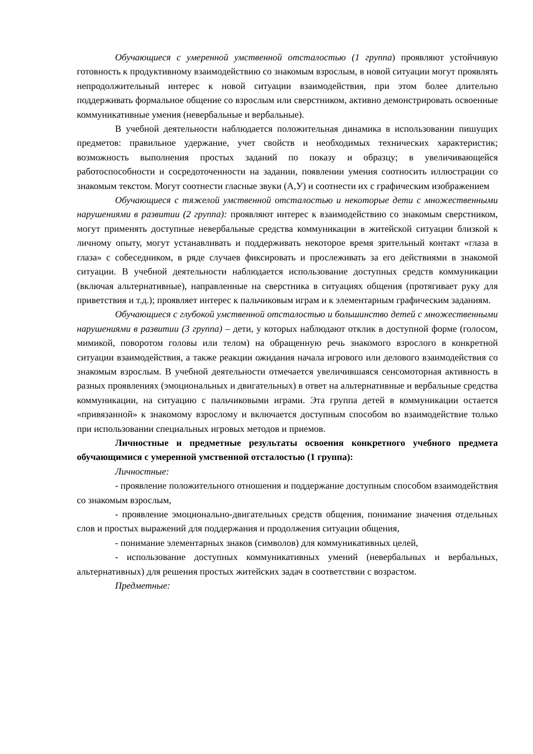Обучающиеся с умеренной умственной отсталостью (1 группа) проявляют устойчивую готовность к продуктивному взаимодействию со знакомым взрослым, в новой ситуации могут проявлять непродолжительный интерес к новой ситуации взаимодействия, при этом более длительно поддерживать формальное общение со взрослым или сверстником, активно демонстрировать освоенные коммуникативные умения (невербальные и вербальные).
В учебной деятельности наблюдается положительная динамика в использовании пишущих предметов: правильное удержание, учет свойств и необходимых технических характеристик; возможность выполнения простых заданий по показу и образцу; в увеличивающейся работоспособности и сосредоточенности на задании, появлении умения соотносить иллюстрации со знакомым текстом. Могут соотнести гласные звуки (А,У) и соотнести их с графическим изображением
Обучающиеся с тяжелой умственной отсталостью и некоторые дети с множественными нарушениями в развитии (2 группа): проявляют интерес к взаимодействию со знакомым сверстником, могут применять доступные невербальные средства коммуникации в житейской ситуации близкой к личному опыту, могут устанавливать и поддерживать некоторое время зрительный контакт «глаза в глаза» с собеседником, в ряде случаев фиксировать и прослеживать за его действиями в знакомой ситуации. В учебной деятельности наблюдается использование доступных средств коммуникации (включая альтернативные), направленные на сверстника в ситуациях общения (протягивает руку для приветствия и т.д.); проявляет интерес к пальчиковым играм и к элементарным графическим заданиям.
Обучающиеся с глубокой умственной отсталостью и большинство детей с множественными нарушениями в развитии (3 группа) – дети, у которых наблюдают отклик в доступной форме (голосом, мимикой, поворотом головы или телом) на обращенную речь знакомого взрослого в конкретной ситуации взаимодействия, а также реакции ожидания начала игрового или делового взаимодействия со знакомым взрослым. В учебной деятельности отмечается увеличившаяся сенсомоторная активность в разных проявлениях (эмоциональных и двигательных) в ответ на альтернативные и вербальные средства коммуникации, на ситуацию с пальчиковыми играми. Эта группа детей в коммуникации остается «привязанной» к знакомому взрослому и включается доступным способом во взаимодействие только при использовании специальных игровых методов и приемов.
Личностные и предметные результаты освоения конкретного учебного предмета обучающимися с умеренной умственной отсталостью (1 группа):
Личностные:
- проявление положительного отношения и поддержание доступным способом взаимодействия со знакомым взрослым,
- проявление эмоционально-двигательных средств общения, понимание значения отдельных слов и простых выражений для поддержания и продолжения ситуации общения,
- понимание элементарных знаков (символов) для коммуникативных целей,
- использование доступных коммуникативных умений (невербальных и вербальных, альтернативных) для решения простых житейских задач в соответствии с возрастом.
Предметные: